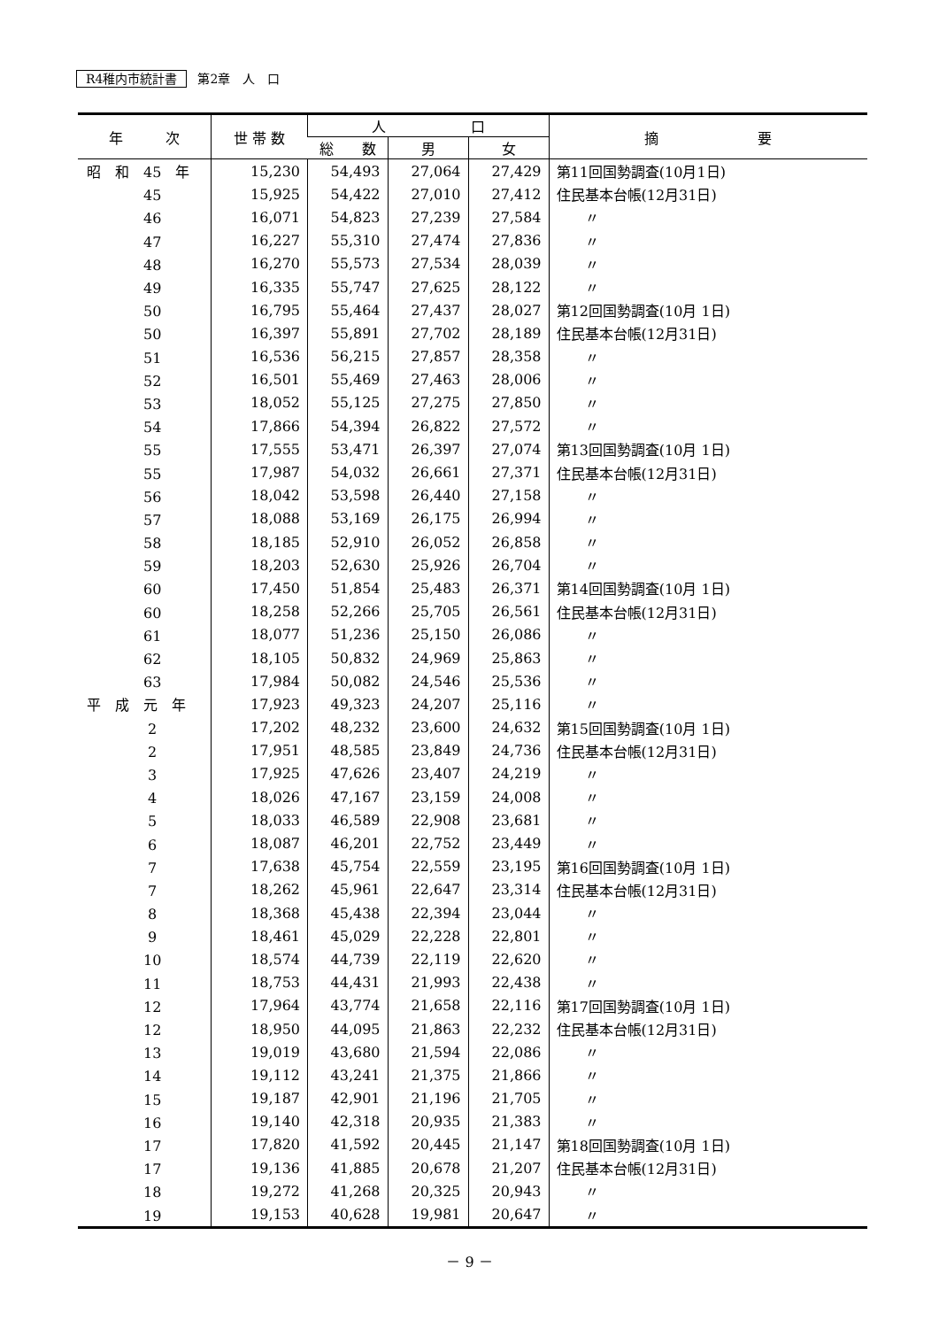R4稚内市統計書 第2章　人　口
| 年 次 | 世 帯 数 | 人 口 | | | 摘 要 |
| --- | --- | --- | --- | --- | --- |
| | | 総 数 | 男 | 女 | |
| 昭 和 45 年 | 15,230 | 54,493 | 27,064 | 27,429 | 第11回国勢調査(10月1日) |
| 45 | 15,925 | 54,422 | 27,010 | 27,412 | 住民基本台帳(12月31日) |
| 46 | 16,071 | 54,823 | 27,239 | 27,584 | 〃 |
| 47 | 16,227 | 55,310 | 27,474 | 27,836 | 〃 |
| 48 | 16,270 | 55,573 | 27,534 | 28,039 | 〃 |
| 49 | 16,335 | 55,747 | 27,625 | 28,122 | 〃 |
| 50 | 16,795 | 55,464 | 27,437 | 28,027 | 第12回国勢調査(10月 1日) |
| 50 | 16,397 | 55,891 | 27,702 | 28,189 | 住民基本台帳(12月31日) |
| 51 | 16,536 | 56,215 | 27,857 | 28,358 | 〃 |
| 52 | 16,501 | 55,469 | 27,463 | 28,006 | 〃 |
| 53 | 18,052 | 55,125 | 27,275 | 27,850 | 〃 |
| 54 | 17,866 | 54,394 | 26,822 | 27,572 | 〃 |
| 55 | 17,555 | 53,471 | 26,397 | 27,074 | 第13回国勢調査(10月 1日) |
| 55 | 17,987 | 54,032 | 26,661 | 27,371 | 住民基本台帳(12月31日) |
| 56 | 18,042 | 53,598 | 26,440 | 27,158 | 〃 |
| 57 | 18,088 | 53,169 | 26,175 | 26,994 | 〃 |
| 58 | 18,185 | 52,910 | 26,052 | 26,858 | 〃 |
| 59 | 18,203 | 52,630 | 25,926 | 26,704 | 〃 |
| 60 | 17,450 | 51,854 | 25,483 | 26,371 | 第14回国勢調査(10月 1日) |
| 60 | 18,258 | 52,266 | 25,705 | 26,561 | 住民基本台帳(12月31日) |
| 61 | 18,077 | 51,236 | 25,150 | 26,086 | 〃 |
| 62 | 18,105 | 50,832 | 24,969 | 25,863 | 〃 |
| 63 | 17,984 | 50,082 | 24,546 | 25,536 | 〃 |
| 平 成 元 年 | 17,923 | 49,323 | 24,207 | 25,116 | 〃 |
| 2 | 17,202 | 48,232 | 23,600 | 24,632 | 第15回国勢調査(10月 1日) |
| 2 | 17,951 | 48,585 | 23,849 | 24,736 | 住民基本台帳(12月31日) |
| 3 | 17,925 | 47,626 | 23,407 | 24,219 | 〃 |
| 4 | 18,026 | 47,167 | 23,159 | 24,008 | 〃 |
| 5 | 18,033 | 46,589 | 22,908 | 23,681 | 〃 |
| 6 | 18,087 | 46,201 | 22,752 | 23,449 | 〃 |
| 7 | 17,638 | 45,754 | 22,559 | 23,195 | 第16回国勢調査(10月 1日) |
| 7 | 18,262 | 45,961 | 22,647 | 23,314 | 住民基本台帳(12月31日) |
| 8 | 18,368 | 45,438 | 22,394 | 23,044 | 〃 |
| 9 | 18,461 | 45,029 | 22,228 | 22,801 | 〃 |
| 10 | 18,574 | 44,739 | 22,119 | 22,620 | 〃 |
| 11 | 18,753 | 44,431 | 21,993 | 22,438 | 〃 |
| 12 | 17,964 | 43,774 | 21,658 | 22,116 | 第17回国勢調査(10月 1日) |
| 12 | 18,950 | 44,095 | 21,863 | 22,232 | 住民基本台帳(12月31日) |
| 13 | 19,019 | 43,680 | 21,594 | 22,086 | 〃 |
| 14 | 19,112 | 43,241 | 21,375 | 21,866 | 〃 |
| 15 | 19,187 | 42,901 | 21,196 | 21,705 | 〃 |
| 16 | 19,140 | 42,318 | 20,935 | 21,383 | 〃 |
| 17 | 17,820 | 41,592 | 20,445 | 21,147 | 第18回国勢調査(10月 1日) |
| 17 | 19,136 | 41,885 | 20,678 | 21,207 | 住民基本台帳(12月31日) |
| 18 | 19,272 | 41,268 | 20,325 | 20,943 | 〃 |
| 19 | 19,153 | 40,628 | 19,981 | 20,647 | 〃 |
－ 9 －